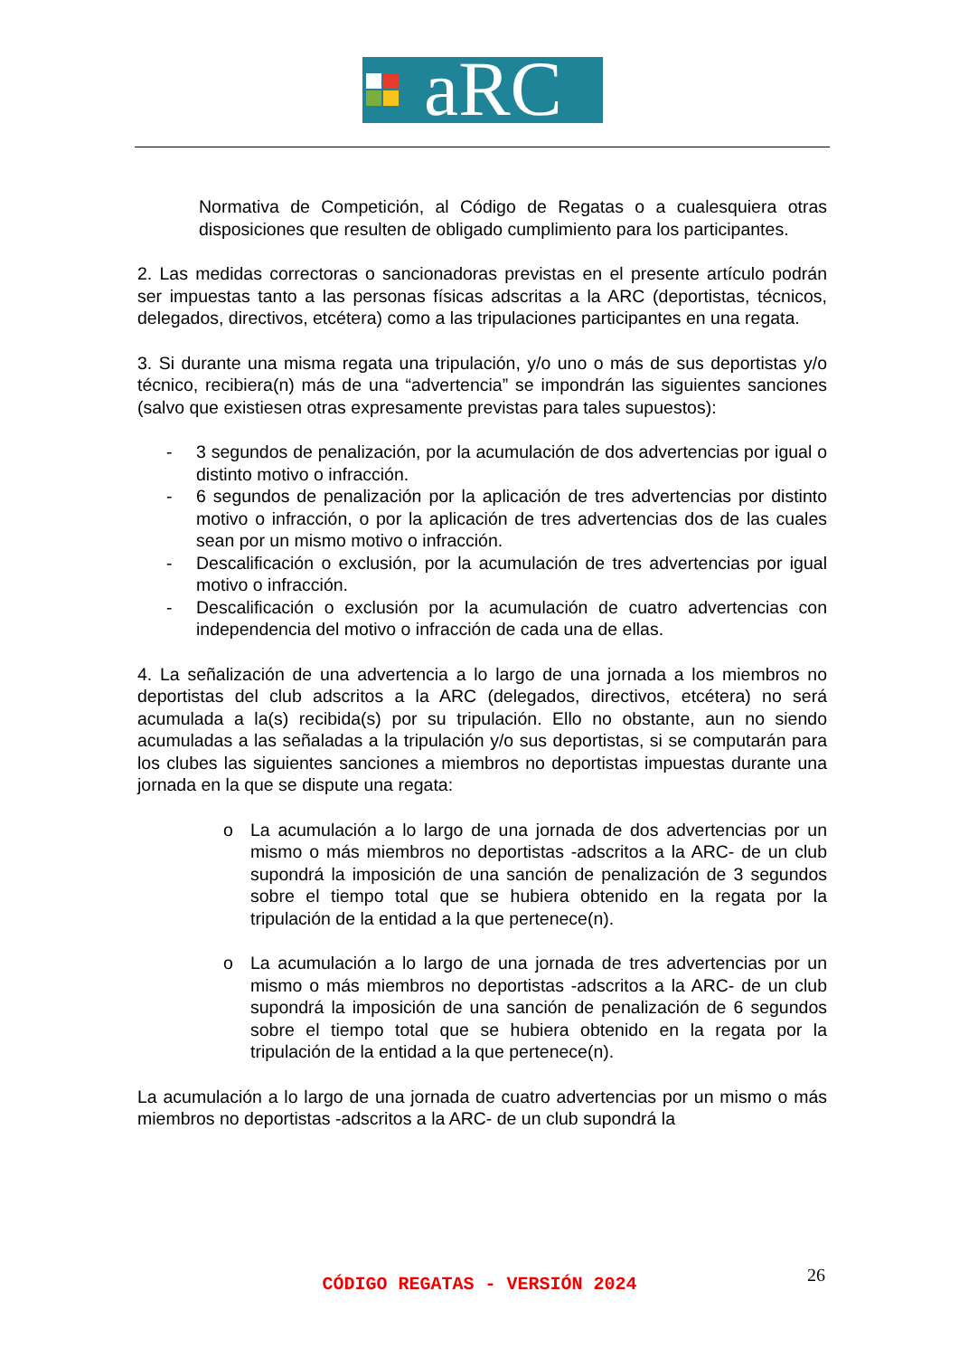aRC
Normativa de Competición, al Código de Regatas o a cualesquiera otras disposiciones que resulten de obligado cumplimiento para los participantes.
2. Las medidas correctoras o sancionadoras previstas en el presente artículo podrán ser impuestas tanto a las personas físicas adscritas a la ARC (deportistas, técnicos, delegados, directivos, etcétera) como a las tripulaciones participantes en una regata.
3. Si durante una misma regata una tripulación, y/o uno o más de sus deportistas y/o técnico, recibiera(n) más de una “advertencia” se impondrán las siguientes sanciones (salvo que existiesen otras expresamente previstas para tales supuestos):
- 3 segundos de penalización, por la acumulación de dos advertencias por igual o distinto motivo o infracción.
- 6 segundos de penalización por la aplicación de tres advertencias por distinto motivo o infracción, o por la aplicación de tres advertencias dos de las cuales sean por un mismo motivo o infracción.
- Descalificación o exclusión, por la acumulación de tres advertencias por igual motivo o infracción.
- Descalificación o exclusión por la acumulación de cuatro advertencias con independencia del motivo o infracción de cada una de ellas.
4. La señalización de una advertencia a lo largo de una jornada a los miembros no deportistas del club adscritos a la ARC (delegados, directivos, etcétera) no será acumulada a la(s) recibida(s) por su tripulación. Ello no obstante, aun no siendo acumuladas a las señaladas a la tripulación y/o sus deportistas, si se computarán para los clubes las siguientes sanciones a miembros no deportistas impuestas durante una jornada en la que se dispute una regata:
o La acumulación a lo largo de una jornada de dos advertencias por un mismo o más miembros no deportistas -adscritos a la ARC- de un club supondrá la imposición de una sanción de penalización de 3 segundos sobre el tiempo total que se hubiera obtenido en la regata por la tripulación de la entidad a la que pertenece(n).
o La acumulación a lo largo de una jornada de tres advertencias por un mismo o más miembros no deportistas -adscritos a la ARC- de un club supondrá la imposición de una sanción de penalización de 6 segundos sobre el tiempo total que se hubiera obtenido en la regata por la tripulación de la entidad a la que pertenece(n).
La acumulación a lo largo de una jornada de cuatro advertencias por un mismo o más miembros no deportistas -adscritos a la ARC- de un club supondrá la
26
CÓDIGO REGATAS - VERSIÓN 2024